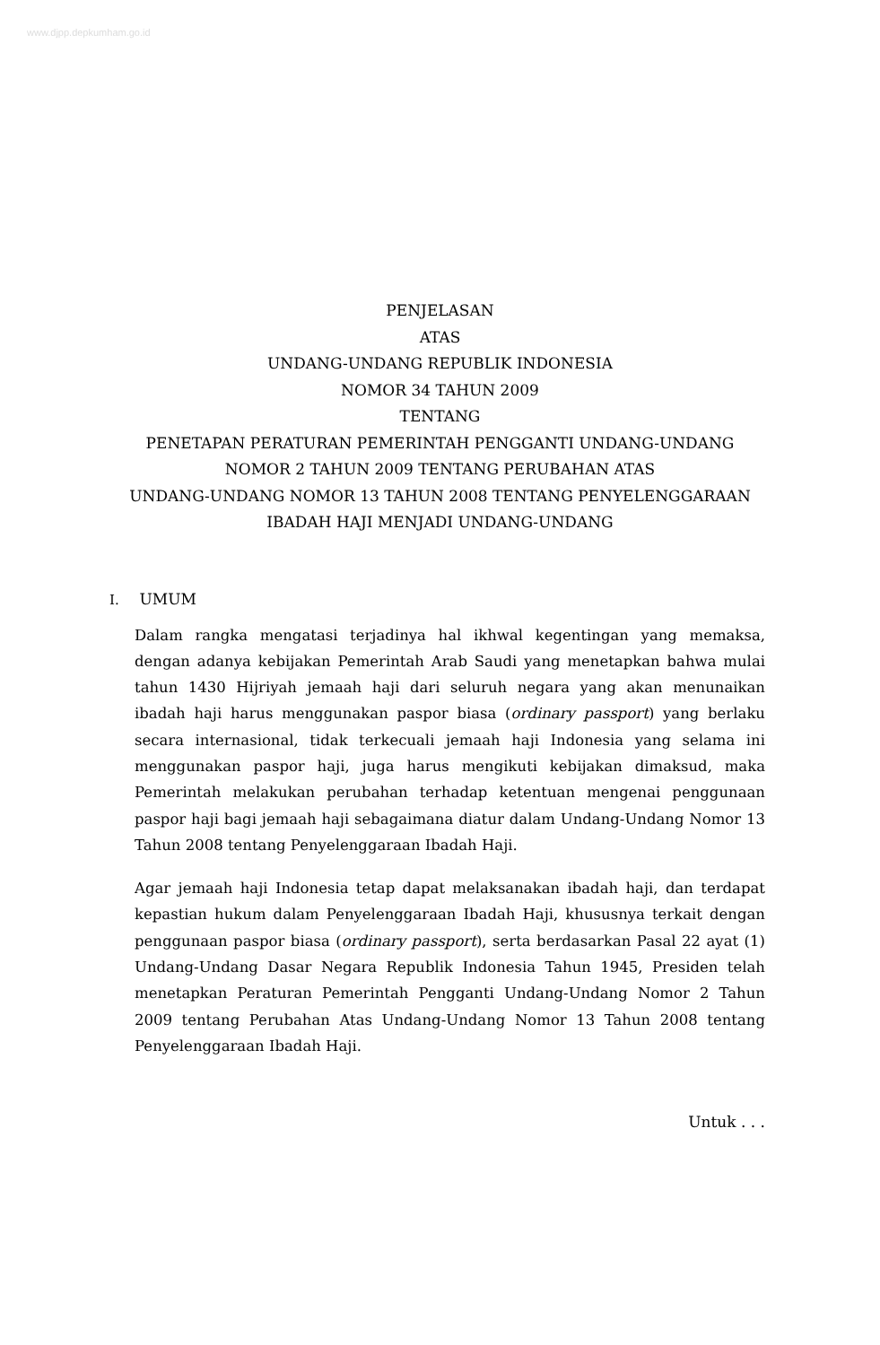www.djpp.depkumham.go.id
PENJELASAN
ATAS
UNDANG-UNDANG REPUBLIK INDONESIA
NOMOR 34 TAHUN 2009
TENTANG
PENETAPAN PERATURAN PEMERINTAH PENGGANTI UNDANG-UNDANG
NOMOR 2 TAHUN 2009 TENTANG PERUBAHAN ATAS
UNDANG-UNDANG NOMOR 13 TAHUN 2008 TENTANG PENYELENGGARAAN
IBADAH HAJI MENJADI UNDANG-UNDANG
I. UMUM
Dalam rangka mengatasi terjadinya hal ikhwal kegentingan yang memaksa, dengan adanya kebijakan Pemerintah Arab Saudi yang menetapkan bahwa mulai tahun 1430 Hijriyah jemaah haji dari seluruh negara yang akan menunaikan ibadah haji harus menggunakan paspor biasa (ordinary passport) yang berlaku secara internasional, tidak terkecuali jemaah haji Indonesia yang selama ini menggunakan paspor haji, juga harus mengikuti kebijakan dimaksud, maka Pemerintah melakukan perubahan terhadap ketentuan mengenai penggunaan paspor haji bagi jemaah haji sebagaimana diatur dalam Undang-Undang Nomor 13 Tahun 2008 tentang Penyelenggaraan Ibadah Haji.
Agar jemaah haji Indonesia tetap dapat melaksanakan ibadah haji, dan terdapat kepastian hukum dalam Penyelenggaraan Ibadah Haji, khususnya terkait dengan penggunaan paspor biasa (ordinary passport), serta berdasarkan Pasal 22 ayat (1) Undang-Undang Dasar Negara Republik Indonesia Tahun 1945, Presiden telah menetapkan Peraturan Pemerintah Pengganti Undang-Undang Nomor 2 Tahun 2009 tentang Perubahan Atas Undang-Undang Nomor 13 Tahun 2008 tentang Penyelenggaraan Ibadah Haji.
Untuk . . .